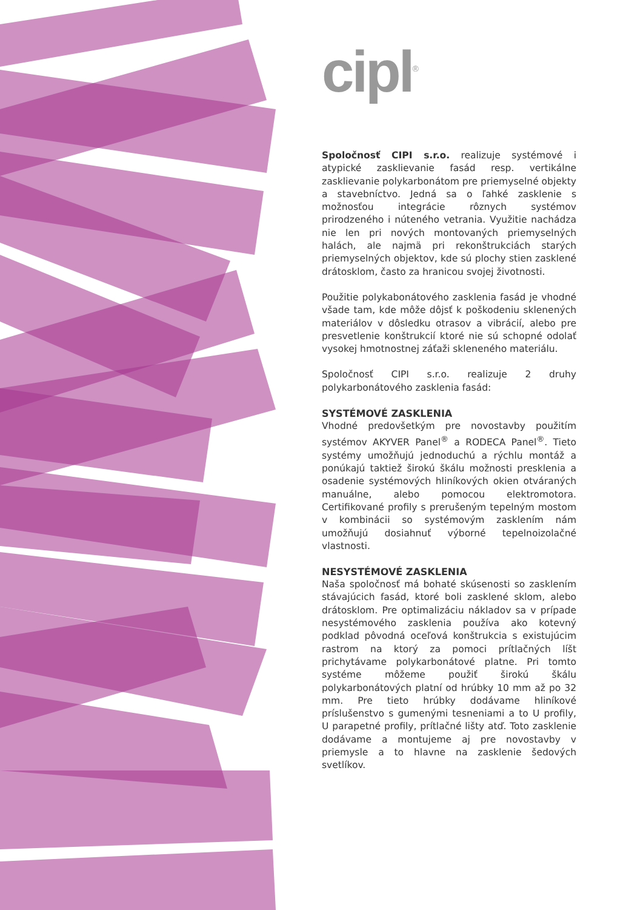cipl<sup>®</sup>
Spoločnosť CIPI s.r.o. realizuje systémové i atypické zasklievanie fasád resp. vertikálne zasklievanie polykarbonátom pre priemyselné objekty a stavebníctvo. Jedná sa o ľahké zasklenie s možnosťou integrácie rôznych systémov prirodzeného i núteného vetrania. Využitie nachádza nie len pri nových montovaných priemyselných halách, ale najmä pri rekonštrukciách starých priemyselných objektov, kde sú plochy stien zasklené drátosklom, často za hranicou svojej životnosti.
Použitie polykabonátového zasklenia fasád je vhodné všade tam, kde môže dôjsť k poškodeniu sklenených materiálov v dôsledku otrasov a vibrácií, alebo pre presvetlenie konštrukcií ktoré nie sú schopné odolať vysokej hmotnostnej záťaži skleneného materiálu.
Spoločnosť CIPI s.r.o. realizuje 2 druhy polykarbonátového zasklenia fasád:
SYSTÉMOVÉ ZASKLENIA
Vhodné predovšetkým pre novostavby použitím systémov AKYVER Panel<sup>®</sup> a RODECA Panel<sup>®</sup>. Tieto systémy umožňujú jednoduchú a rýchlu montáž a ponúkajú taktiež širokú škálu možnosti presklenia a osadenie systémových hliníkových okien otváraných manuálne, alebo pomocou elektromotora. Certifikované profily s prerušeným tepelným mostom v kombinácii so systémovým zasklením nám umožňujú dosiahnuť výborné tepelnoizolačné vlastnosti.
NESYSTÉMOVÉ ZASKLENIA
Naša spoločnosť má bohaté skúsenosti so zasklením stávajúcich fasád, ktoré boli zasklené sklom, alebo drátosklom. Pre optimalizáciu nákladov sa v prípade nesystémového zasklenia používa ako kotevný podklad pôvodná oceľová konštrukcia s existujúcim rastrom na ktorý za pomoci prítlačných líšt prichytávame polykarbonátové platne. Pri tomto systéme môžeme použiť širokú škálu polykarbonátových platní od hrúbky 10 mm až po 32 mm. Pre tieto hrúbky dodávame hliníkové príslušenstvo s gumenými tesneniami a to U profily, U parapetné profily, prítlačné lišty atď. Toto zasklenie dodávame a montujeme aj pre novostavby v priemysle a to hlavne na zasklenie šedových svetlíkov.